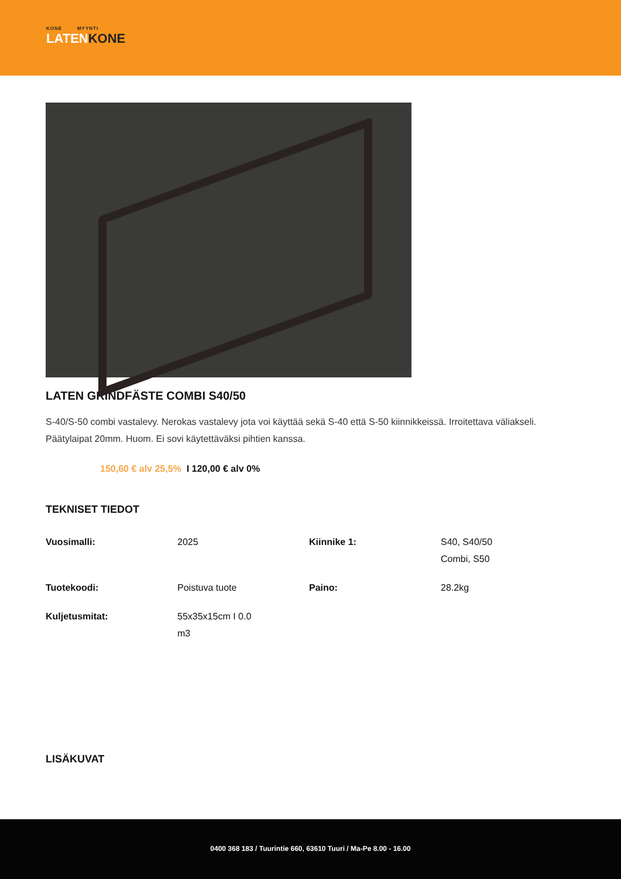KONE MYYNTI
LATENKONE
LATEN GRINDFÄSTE COMBI S40/50
S-40/S-50 combi vastalevy. Nerokas vastalevy jota voi käyttää sekä S-40 että S-50 kiinnikkeissä. Irroitettava väliakseli. Päätylaipat 20mm. Huom. Ei sovi käytettäväksi pihtien kanssa.
150,60 € alv 25,5% I 120,00 € alv 0%
TEKNISET TIEDOT
| Vuosimalli: | 2025 | Kiinnike 1: | S40, S40/50 Combi, S50 |
| Tuotekoodi: | Poistuva tuote | Paino: | 28.2kg |
| Kuljetusmitat: | 55x35x15cm I 0.0 m3 | | |
LISÄKUVAT
0400 368 183 / Tuurintie 660, 63610 Tuuri / Ma-Pe 8.00 - 16.00